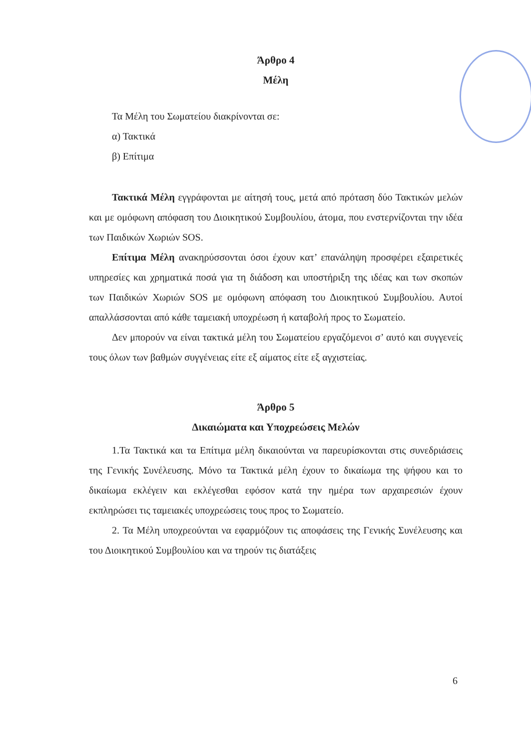Άρθρο 4
Μέλη
Τα Μέλη του Σωματείου διακρίνονται σε:
α) Τακτικά
β) Επίτιμα
Τακτικά Μέλη εγγράφονται με αίτησή τους, μετά από πρόταση δύο Τακτικών μελών και με ομόφωνη απόφαση του Διοικητικού Συμβουλίου, άτομα, που ενστερνίζονται την ιδέα των Παιδικών Χωριών SOS.
Επίτιμα Μέλη ανακηρύσσονται όσοι έχουν κατ’ επανάληψη προσφέρει εξαιρετικές υπηρεσίες και χρηματικά ποσά για τη διάδοση και υποστήριξη της ιδέας και των σκοπών των Παιδικών Χωριών SOS με ομόφωνη απόφαση του Διοικητικού Συμβουλίου. Αυτοί απαλλάσσονται από κάθε ταμειακή υποχρέωση ή καταβολή προς το Σωματείο.
Δεν μπορούν να είναι τακτικά μέλη του Σωματείου εργαζόμενοι σ’ αυτό και συγγενείς τους όλων των βαθμών συγγένειας είτε εξ αίματος είτε εξ αγχιστείας.
Άρθρο 5
Δικαιώματα και Υποχρεώσεις Μελών
1.Τα Τακτικά και τα Επίτιμα μέλη δικαιούνται να παρευρίσκονται στις συνεδριάσεις της Γενικής Συνέλευσης. Μόνο τα Τακτικά μέλη έχουν το δικαίωμα της ψήφου και το δικαίωμα εκλέγειν και εκλέγεσθαι εφόσον κατά την ημέρα των αρχαιρεσιών έχουν εκπληρώσει τις ταμειακές υποχρεώσεις τους προς το Σωματείο.
2. Τα Μέλη υποχρεούνται να εφαρμόζουν τις αποφάσεις της Γενικής Συνέλευσης και του Διοικητικού Συμβουλίου και να τηρούν τις διατάξεις
6